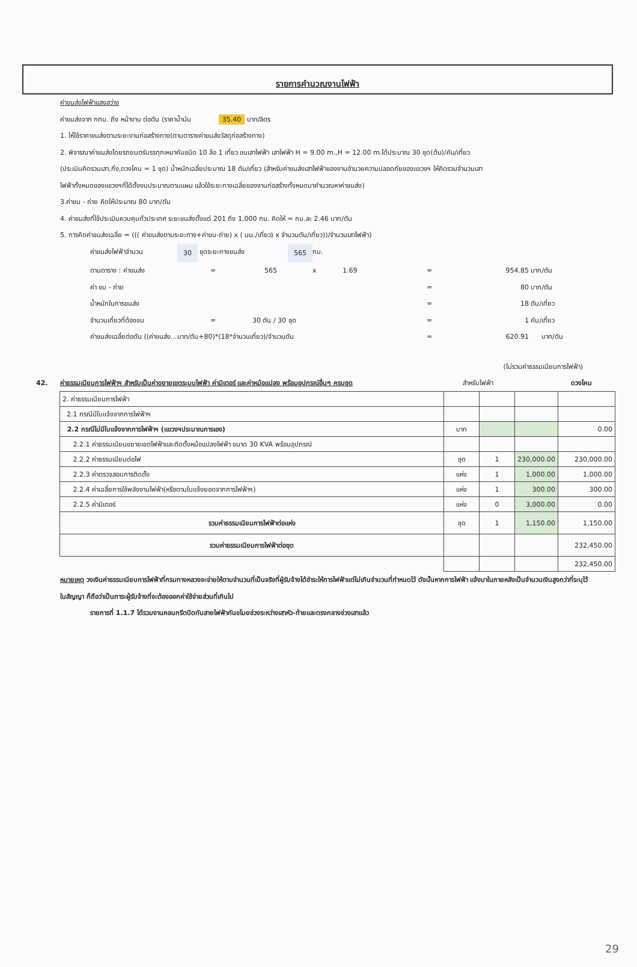รายการคำนวณงานไฟฟ้า
ค่าขนส่งไฟฟ้าแสงสว่าง
ค่าขนส่งจาก กทม. ถึง หน้างาน ต่อตัน (ราคาน้ำมัน 35.40 บาท/ลิตร
1. ให้ใช้ราคาขนส่งตามระยะงานก่อสร้างทาง(ตามตารางค่าขนส่งวัสดุก่อสร้างทาง)
2. พิจารณาค่าขนส่งโดยรถยนตร์บรรทุกเหมาคันชนิด 10 ล้อ 1 เที่ยว ขนเสาไฟฟ้า เสาไฟฟ้า H = 9.00 m.,H = 12.00 m.ได้ประมาณ 30 ชุด(ต้น)/คัน/เที่ยว
(ประเมินคิดรวมเสา,กิ่ง,ดวงโคม = 1 ชุด) น้ำหนักเฉลี่ยประมาณ 18 ตัน/เที่ยว (สำหรับค่าขนส่งเสาไฟฟ้าของงานอำนวยความปลอดภัยของแขวงฯ ให้คิดรวมจำนวนเสา
ไฟฟ้าทั้งหมดของแขวงฯที่ได้ตั้งงบประมาณตามแผน แล้วใช้ระยะทางเฉลี่ยของงานก่อสร้างทั้งหมดมาคำนวณหาค่าขนส่ง)
3.ค่าขน - ถ่าย คิดให้ประมาณ 80 บาท/ตัน
4. ค่าขนส่งที่ใช้ประเมินควบคุมทั่วประเทศ ระยะขนส่งตั้งแต่ 201 ถึง 1,000 กม. คิดให้ = กม.ละ 2.46 บาท/ตัน
5. การคิดค่าขนส่งเฉลี่ย = ((( ค่าขนส่งตามระยะทาง+ค่าขน-ถ่าย) x ( นน./เที่ยว) x จำนวนตัน/เที่ยว))/จำนวนเสาไฟฟ้า)
ค่าขนส่งไฟฟ้าจำนวน 30 ชุดระยะทางขนส่ง 565 กม.
ตามตาราง : ค่าขนส่ง = 565 x 1.69 = 954.85 บาท/ตัน
ค่า ขน - ถ่าย = 80 บาท/ตัน
น้ำหนักในการขนส่ง = 18 ตัน/เที่ยว
จำนวนเที่ยวที่ต้องขน = 30 ตัน / 30 ชุด = 1 คัน/เที่ยว
ค่าขนส่งเฉลี่ยต่อตัน ((ค่าขนส่ง...บาท/ตัน+80)*(18*จำนวนเที่ยว)/จำนวนตัน = 620.91 บาท/ตัน
(ไม่รวมค่าธรรมเนียมการไฟฟ้า)
42. ค่าธรรมเนียมการไฟฟ้าฯ สำหรับเป็นค่าขยายเขตระบบไฟฟ้า ค่ามิเตอร์ และค่าหม้อแปลง พร้อมอุปกรณ์อื่นๆ ครบชุด
สำหรับไฟฟ้า ดวงโคม
| 2. ค่าธรรมเนียมการไฟฟ้า | | | | |
| 2.1 กรณีมีใบแจ้งจากการไฟฟ้าฯ | | | | |
| 2.2 กรณีไม่มีใบแจ้งจากการไฟฟ้าฯ (แขวงฯประมาณการเอง) | บาท | | | 0.00 |
| 2.2.1 ค่าธรรมเนียมขยายเขตไฟฟ้าและติดตั้งหม้อแปลงไฟฟ้า ขนาด 30 KVA พร้อมอุปกรณ์ | | | | |
| 2.2.2 ค่าธรรมเนียมต่อไฟ | ชุด | 1 | 230,000.00 | 230,000.00 |
| 2.2.3 ค่าตรวจสอบการติดตั้ง | แห่ง | 1 | 1,000.00 | 1,000.00 |
| 2.2.4 ค่าเฉลี่ยการใช้พลังงานไฟฟ้า(หรือตามใบแจ้งยอดจากการไฟฟ้าฯ) | แห่ง | 1 | 300.00 | 300.00 |
| 2.2.5 ค่ามิเตอร์ | แห่ง | 0 | 3,000.00 | 0.00 |
| รวมค่าธรรมเนียมการไฟฟ้าต่อแห่ง | ชุด | 1 | 1,150.00 | 1,150.00 |
| รวมค่าธรรมเนียมการไฟฟ้าต่อชุด | | | | 232,450.00 |
| | | | | 232,450.00 |
หมายเหตุ วงเงินค่าธรรมเนียบการไฟฟ้าที่กรมทางหลวงจะจ่ายให้ตามจำนวนที่เป็นจริงที่ผู้รับจ้างได้ชำระให้การไฟฟ้าแต่ไม่เกินจำนวนที่กำหนดไว้ ดังนั้นหากการไฟฟ้า แจ้งมาในภายหลังเป็นจำนวนเงินสูงกว่าที่ระบุไว้ในสัญญา ก็ถือว่าเป็นภาระผู้รับจ้างที่จะต้องออกค่าใช้จ่ายส่วนที่เกินไป
รายการที่ 1.1.7 ได้รวมงานคอนกรีตปิดทับสายไฟฟ้ากันขโมยช่วงระหว่างเสาหัว-ท้ายและตรงกลางช่วงเสาแล้ว
29